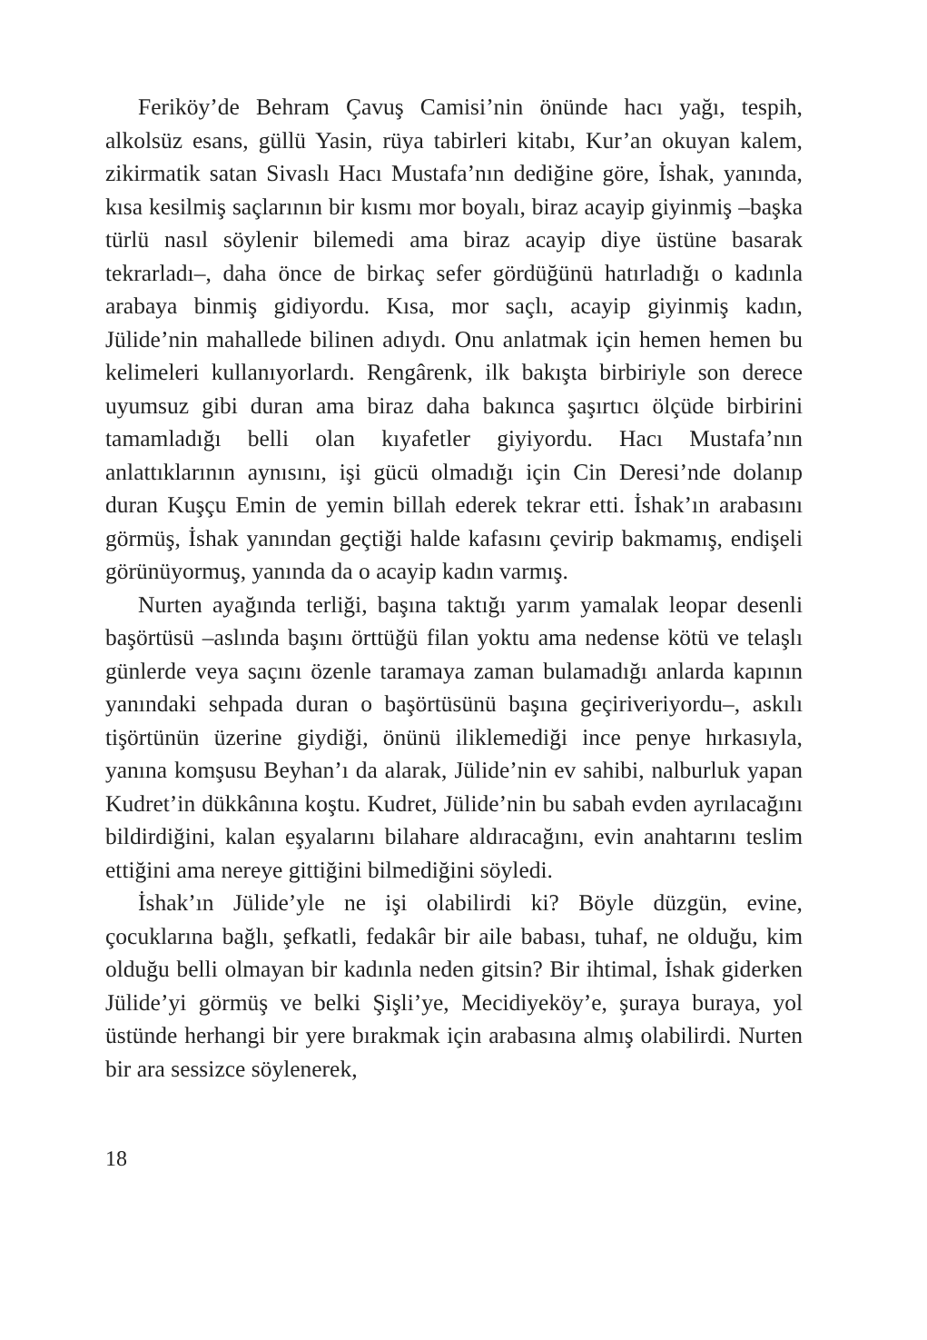Feriköy’de Behram Çavuş Camisi’nin önünde hacı yağı, tespih, alkolsüz esans, güllü Yasin, rüya tabirleri kitabı, Kur’an okuyan kalem, zikirmatik satan Sivaslı Hacı Mustafa’nın dediğine göre, İshak, yanında, kısa kesilmiş saçlarının bir kısmı mor boyalı, biraz acayip giyinmiş –başka türlü nasıl söylenir bilemedi ama biraz acayip diye üstüne basarak tekrarladı–, daha önce de birkaç sefer gördüğünü hatırladığı o kadınla arabaya binmiş gidiyordu. Kısa, mor saçlı, acayip giyinmiş kadın, Jülide’nin mahallede bilinen adıydı. Onu anlatmak için hemen hemen bu kelimeleri kullanıyorlardı. Rengârenk, ilk bakışta birbiriyle son derece uyumsuz gibi duran ama biraz daha bakınca şaşırtıcı ölçüde birbirini tamamladığı belli olan kıyafetler giyiyordu. Hacı Mustafa’nın anlattıklarının aynısını, işi gücü olmadığı için Cin Deresi’nde dolanıp duran Kuşçu Emin de yemin billah ederek tekrar etti. İshak’ın arabasını görmüş, İshak yanından geçtiği halde kafasını çevirip bakmamış, endişeli görünüyormuş, yanında da o acayip kadın varmış.
Nurten ayağında terliği, başına taktığı yarım yamalak leopar desenli başörtüsü –aslında başını örttüğü filan yoktu ama nedense kötü ve telaşlı günlerde veya saçını özenle taramaya zaman bulamadığı anlarda kapının yanındaki sehpada duran o başörtüsünü başına geçiriveriyordu–, askılı tişörtünün üzerine giydiği, önünü iliklemediği ince penye hırkasıyla, yanına komşusu Beyhan’ı da alarak, Jülide’nin ev sahibi, nalburluk yapan Kudret’in dükkânına koştu. Kudret, Jülide’nin bu sabah evden ayrılacağını bildirdiğini, kalan eşyalarını bilahare aldıracağını, evin anahtarını teslim ettiğini ama nereye gittiğini bilmediğini söyledi.
İshak’ın Jülide’yle ne işi olabilirdi ki? Böyle düzgün, evine, çocuklarına bağlı, şefkatli, fedakâr bir aile babası, tuhaf, ne olduğu, kim olduğu belli olmayan bir kadınla neden gitsin? Bir ihtimal, İshak giderken Jülide’yi görmüş ve belki Şişli’ye, Mecidiyeköy’e, şuraya buraya, yol üstünde herhangi bir yere bırakmak için arabasına almış olabilirdi. Nurten bir ara sessizce söylenerek,
18